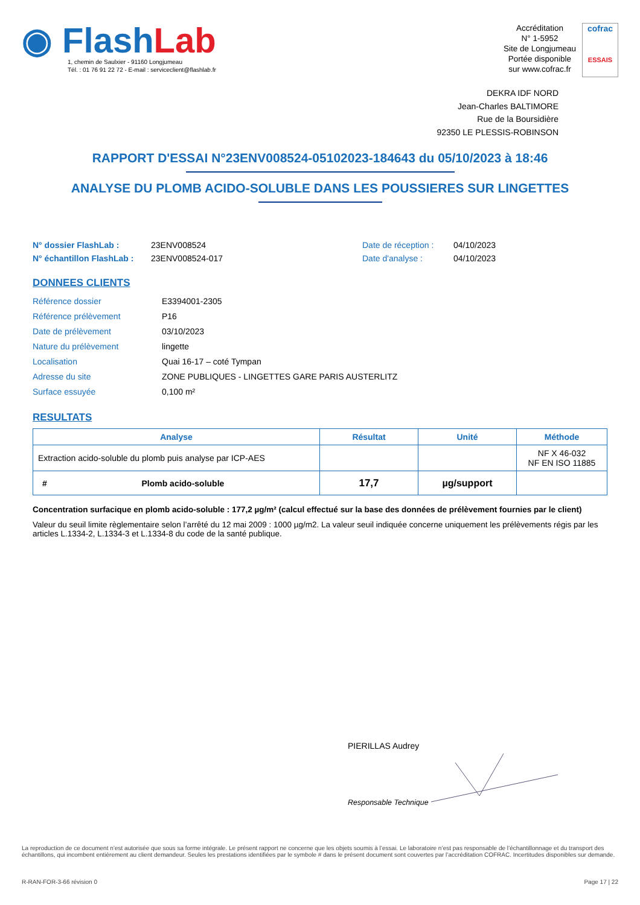◉ Flash Lab
1, chemin de Saulxier - 91160 Longjumeau
Tél. : 01 76 91 22 72 - E-mail : serviceclient@flashlab.fr
Accréditation
N° 1-5952
Site de Longjumeau
Portée disponible
sur www.cofrac.fr
cofrac
ESSAIS
DEKRA IDF NORD
Jean-Charles BALTIMORE
Rue de la Boursidière
92350 LE PLESSIS-ROBINSON
RAPPORT D'ESSAI N°23ENV008524-05102023-184643 du 05/10/2023 à 18:46
ANALYSE DU PLOMB ACIDO-SOLUBLE DANS LES POUSSIERES SUR LINGETTES
N° dossier FlashLab :
N° échantillon FlashLab :
23ENV008524
23ENV008524-017
Date de réception :
Date d'analyse :
04/10/2023
04/10/2023
DONNEES CLIENTS
| Référence dossier | E3394001-2305 |
| Référence prélèvement | P16 |
| Date de prélèvement | 03/10/2023 |
| Nature du prélèvement | lingette |
| Localisation | Quai 16-17 – coté Tympan |
| Adresse du site | ZONE PUBLIQUES - LINGETTES GARE PARIS AUSTERLITZ |
| Surface essuyée | 0,100 m² |
RESULTATS
| Analyse | Résultat | Unité | Méthode |
| --- | --- | --- | --- |
| Extraction acido-soluble du plomb puis analyse par ICP-AES | | | NF X 46-032 NF EN ISO 11885 |
| # Plomb acido-soluble | 17,7 | µg/support | |
Concentration surfacique en plomb acido-soluble : 177,2 µg/m² (calcul effectué sur la base des données de prélèvement fournies par le client)
Valeur du seuil limite règlementaire selon l’arrêté du 12 mai 2009 : 1000 µg/m2. La valeur seuil indiquée concerne uniquement les prélèvements régis par les articles L.1334-2, L.1334-3 et L.1334-8 du code de la santé publique.
PIERILLAS Audrey
Responsable Technique
La reproduction de ce document n’est autorisée que sous sa forme intégrale. Le présent rapport ne concerne que les objets soumis à l’essai. Le laboratoire n’est pas responsable de l’échantillonnage et du transport des échantillons, qui incombent entièrement au client demandeur. Seules les prestations identifiées par le symbole # dans le présent document sont couvertes par l’accréditation COFRAC. Incertitudes disponibles sur demande.
R-RAN-FOR-3-66 révision 0 Page 17 | 22